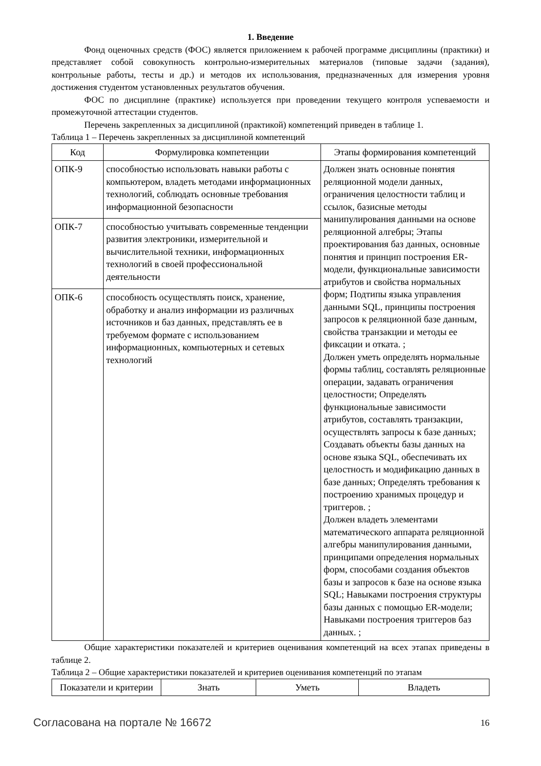1. Введение
Фонд оценочных средств (ФОС) является приложением к рабочей программе дисциплины (практики) и представляет собой совокупность контрольно-измерительных материалов (типовые задачи (задания), контрольные работы, тесты и др.) и методов их использования, предназначенных для измерения уровня достижения студентом установленных результатов обучения.
ФОС по дисциплине (практике) используется при проведении текущего контроля успеваемости и промежуточной аттестации студентов.
Перечень закрепленных за дисциплиной (практикой) компетенций приведен в таблице 1.
Таблица 1 – Перечень закрепленных за дисциплиной компетенций
| Код | Формулировка компетенции | Этапы формирования компетенций |
| --- | --- | --- |
| ОПК-9 | способностью использовать навыки работы с компьютером, владеть методами информационных технологий, соблюдать основные требования информационной безопасности | Должен знать основные понятия реляционной модели данных, ограничения целостности таблиц и ссылок, базисные методы манипулирования данными на основе реляционной алгебры; Этапы проектирования баз данных, основные понятия и принцип построения ER-модели, функциональные зависимости атрибутов и свойства нормальных форм; Подтипы языка управления данными SQL, принципы построения запросов к реляционной базе данным, свойства транзакции и методы ее фиксации и отката. ; Должен уметь определять нормальные формы таблиц, составлять реляционные операции, задавать ограничения целостности; Определять функциональные зависимости атрибутов, составлять транзакции, осуществлять запросы к базе данных; Создавать объекты базы данных на основе языка SQL, обеспечивать их целостность и модификацию данных в базе данных; Определять требования к построению хранимых процедур и триггеров. ; Должен владеть элементами математического аппарата реляционной алгебры манипулирования данными, принципами определения нормальных форм, способами создания объектов базы и запросов к базе на основе языка SQL; Навыками построения структуры базы данных с помощью ER-модели; Навыками построения триггеров баз данных. ; |
| ОПК-7 | способностью учитывать современные тенденции развития электроники, измерительной и вычислительной техники, информационных технологий в своей профессиональной деятельности | |
| ОПК-6 | способность осуществлять поиск, хранение, обработку и анализ информации из различных источников и баз данных, представлять ее в требуемом формате с использованием информационных, компьютерных и сетевых технологий | |
Общие характеристики показателей и критериев оценивания компетенций на всех этапах приведены в таблице 2.
Таблица 2 – Общие характеристики показателей и критериев оценивания компетенций по этапам
| Показатели и критерии | Знать | Уметь | Владеть |
| --- | --- | --- | --- |
Согласована на портале № 16672 16